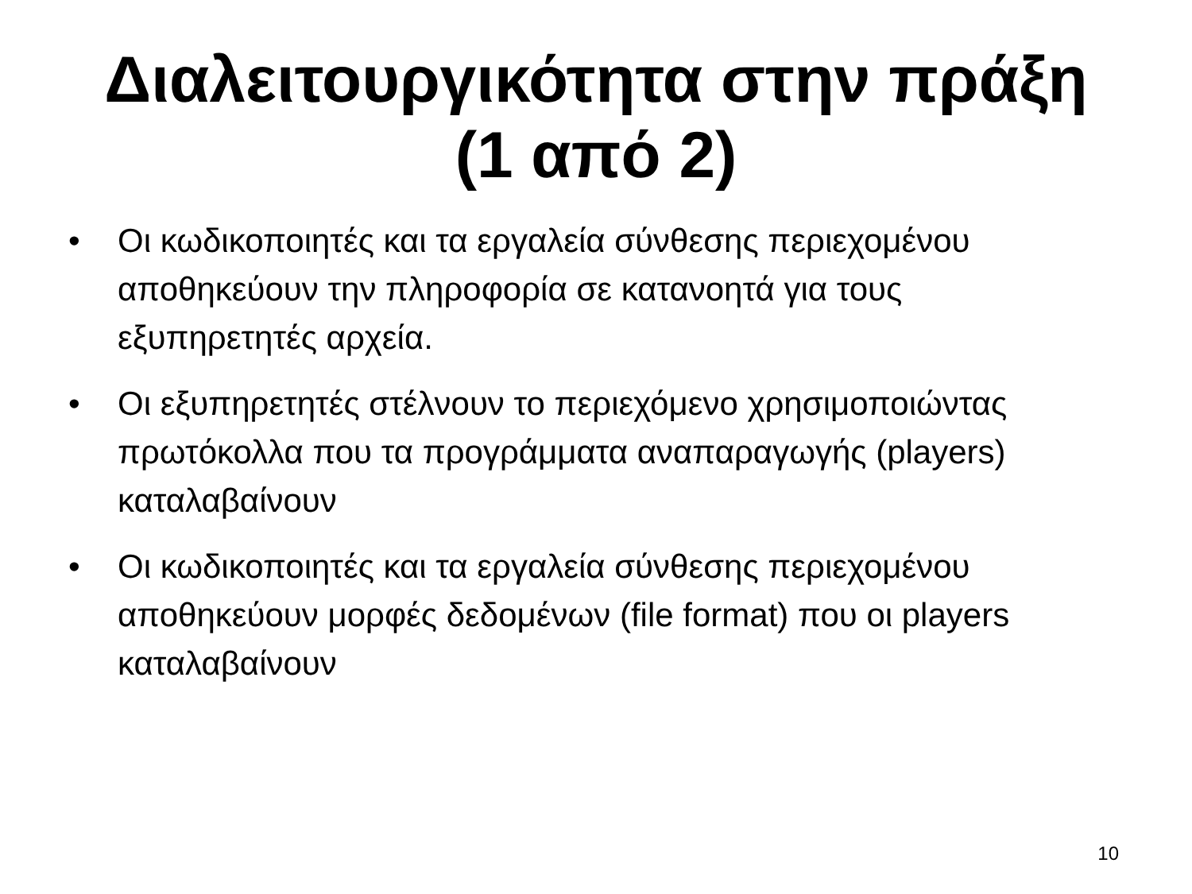Διαλειτουργικότητα στην πράξη
(1 από 2)
• Οι κωδικοποιητές και τα εργαλεία σύνθεσης περιεχομένου αποθηκεύουν την πληροφορία σε κατανοητά για τους εξυπηρετητές αρχεία.
• Οι εξυπηρετητές στέλνουν το περιεχόμενο χρησιμοποιώντας πρωτόκολλα που τα προγράμματα αναπαραγωγής (players) καταλαβαίνουν
• Οι κωδικοποιητές και τα εργαλεία σύνθεσης περιεχομένου αποθηκεύουν μορφές δεδομένων (file format) που οι players καταλαβαίνουν
10